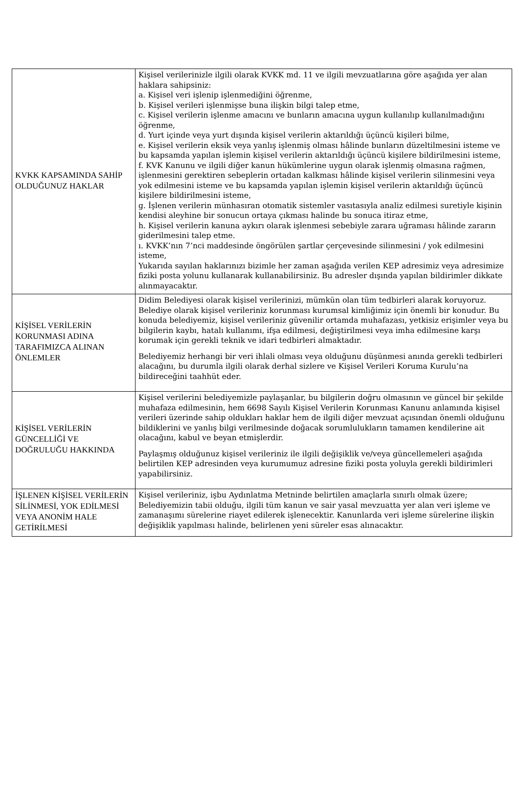| KVKK KAPSAMINDA SAHİP OLDUĞUNUZ HAKLAR | Kişisel verilerinizle ilgili olarak KVKK md. 11 ve ilgili mevzuatlarına göre aşağıda yer alan haklara sahipsiniz: a. Kişisel veri işlenip işlenmediğini öğrenme, b. Kişisel verileri işlenmişse buna ilişkin bilgi talep etme, c. Kişisel verilerin işlenme amacını ve bunların amacına uygun kullanılıp kullanılmadığını öğrenme, d. Yurt içinde veya yurt dışında kişisel verilerin aktarıldığı üçüncü kişileri bilme, e. Kişisel verilerin eksik veya yanlış işlenmiş olması hâlinde bunların düzeltilmesini isteme ve bu kapsamda yapılan işlemin kişisel verilerin aktarıldığı üçüncü kişilere bildirilmesini isteme, f. KVK Kanunu ve ilgili diğer kanun hükümlerine uygun olarak işlenmiş olmasına rağmen, işlenmesini gerektiren sebeplerin ortadan kalkması hâlinde kişisel verilerin silinmesini veya yok edilmesini isteme ve bu kapsamda yapılan işlemin kişisel verilerin aktarıldığı üçüncü kişilere bildirilmesini isteme, g. İşlenen verilerin münhasıran otomatik sistemler vasıtasıyla analiz edilmesi suretiyle kişinin kendisi aleyhine bir sonucun ortaya çıkması halinde bu sonuca itiraz etme, h. Kişisel verilerin kanuna aykırı olarak işlenmesi sebebiyle zarara uğraması hâlinde zararın giderilmesini talep etme. ı. KVKK’nın 7’nci maddesinde öngörülen şartlar çerçevesinde silinmesini / yok edilmesini isteme, Yukarıda sayılan haklarınızı bizimle her zaman aşağıda verilen KEP adresimiz veya adresimize fiziki posta yolunu kullanarak kullanabilirsiniz. Bu adresler dışında yapılan bildirimler dikkate alınmayacaktır. |
| KİŞİSEL VERİLERİN KORUNMASI ADINA TARAFIMIZCA ALINAN ÖNLEMLER | Didim Belediyesi olarak kişisel verilerinizi, mümkün olan tüm tedbirleri alarak koruyoruz. Belediye olarak kişisel verileriniz korunması kurumsal kimliğimiz için önemli bir konudur. Bu konuda belediyemiz, kişisel verileriniz güvenilir ortamda muhafazası, yetkisiz erişimler veya bu bilgilerin kaybı, hatalı kullanımı, ifşa edilmesi, değiştirilmesi veya imha edilmesine karşı korumak için gerekli teknik ve idari tedbirleri almaktadır. Belediyemiz herhangi bir veri ihlali olması veya olduğunu düşünmesi anında gerekli tedbirleri alacağını, bu durumla ilgili olarak derhal sizlere ve Kişisel Verileri Koruma Kurulu’na bildireceğini taahhüt eder. |
| KİŞİSEL VERİLERİN GÜNCELLİĞİ VE DOĞRULUĞU HAKKINDA | Kişisel verilerini belediyemizle paylaşanlar, bu bilgilerin doğru olmasının ve güncel bir şekilde muhafaza edilmesinin, hem 6698 Sayılı Kişisel Verilerin Korunması Kanunu anlamında kişisel verileri üzerinde sahip oldukları haklar hem de ilgili diğer mevzuat açısından önemli olduğunu bildiklerini ve yanlış bilgi verilmesinde doğacak sorumlulukların tamamen kendilerine ait olacağını, kabul ve beyan etmişlerdir. Paylaşmış olduğunuz kişisel verileriniz ile ilgili değişiklik ve/veya güncellemeleri aşağıda belirtilen KEP adresinden veya kurumumuz adresine fiziki posta yoluyla gerekli bildirimleri yapabilirsiniz. |
| İŞLENEN KİŞİSEL VERİLERİN SİLİNMESİ, YOK EDİLMESİ VEYA ANONİM HALE GETİRİLMESİ | Kişisel verileriniz, işbu Aydınlatma Metninde belirtilen amaçlarla sınırlı olmak üzere; Belediyemizin tabii olduğu, ilgili tüm kanun ve sair yasal mevzuatta yer alan veri işleme ve zamanaşımı sürelerine riayet edilerek işlenecektir. Kanunlarda veri işleme sürelerine ilişkin değişiklik yapılması halinde, belirlenen yeni süreler esas alınacaktır. |